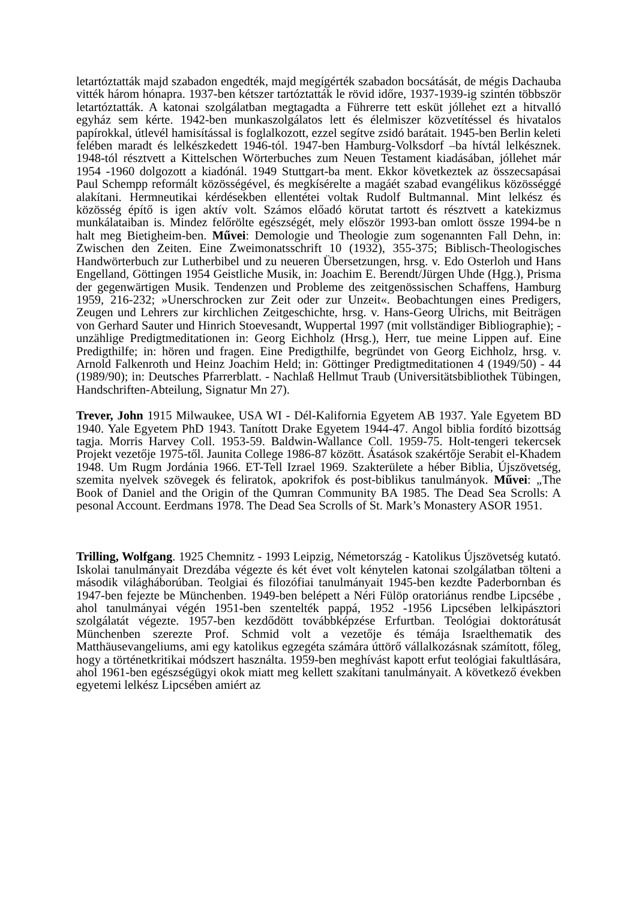letartóztatták majd szabadon engedték, majd megígérték szabadon bocsátását, de mégis Dachauba vitték három hónapra. 1937-ben kétszer tartóztatták le rövid időre, 1937-1939-ig szintén többször letartóztatták. A katonai szolgálatban megtagadta a Führerre tett esküt jóllehet ezt a hitvalló egyház sem kérte. 1942-ben munkaszolgálatos lett és élelmiszer közvetítéssel és hivatalos papírokkal, útlevél hamisítással is foglalkozott, ezzel segítve zsidó barátait. 1945-ben Berlin keleti felében maradt és lelkészkedett 1946-tól. 1947-ben Hamburg-Volksdorf –ba hívtál lelkésznek. 1948-tól résztvett a Kittelschen Wörterbuches zum Neuen Testament kiadásában, jóllehet már 1954 -1960 dolgozott a kiadónál. 1949 Stuttgart-ba ment. Ekkor következtek az összecsapásai Paul Schempp reformált közösségével, és megkísérelte a magáét szabad evangélikus közösséggé alakítani. Hermneutikai kérdésekben ellentétei voltak Rudolf Bultmannal. Mint lelkész és közösség építő is igen aktív volt. Számos előadó körutat tartott és résztvett a katekizmus munkálataiban is. Mindez felőrölte egészségét, mely először 1993-ban omlott össze 1994-be n halt meg Bietigheim-ben. Művei: Demologie und Theologie zum sogenannten Fall Dehn, in: Zwischen den Zeiten. Eine Zweimonatsschrift 10 (1932), 355-375; Biblisch-Theologisches Handwörterbuch zur Lutherbibel und zu neueren Übersetzungen, hrsg. v. Edo Osterloh und Hans Engelland, Göttingen 1954 Geistliche Musik, in: Joachim E. Berendt/Jürgen Uhde (Hgg.), Prisma der gegenwärtigen Musik. Tendenzen und Probleme des zeitgenössischen Schaffens, Hamburg 1959, 216-232; »Unerschrocken zur Zeit oder zur Unzeit«. Beobachtungen eines Predigers, Zeugen und Lehrers zur kirchlichen Zeitgeschichte, hrsg. v. Hans-Georg Ulrichs, mit Beiträgen von Gerhard Sauter und Hinrich Stoevesandt, Wuppertal 1997 (mit vollständiger Bibliographie); - unzählige Predigtmeditationen in: Georg Eichholz (Hrsg.), Herr, tue meine Lippen auf. Eine Predigthilfe; in: hören und fragen. Eine Predigthilfe, begründet von Georg Eichholz, hrsg. v. Arnold Falkenroth und Heinz Joachim Held; in: Göttinger Predigtmeditationen 4 (1949/50) - 44 (1989/90); in: Deutsches Pfarrerblatt. - Nachlaß Hellmut Traub (Universitätsbibliothek Tübingen, Handschriften-Abteilung, Signatur Mn 27).
Trever, John 1915 Milwaukee, USA WI - Dél-Kalifornia Egyetem AB 1937. Yale Egyetem BD 1940. Yale Egyetem PhD 1943. Tanított Drake Egyetem 1944-47. Angol biblia fordító bizottság tagja. Morris Harvey Coll. 1953-59. Baldwin-Wallance Coll. 1959-75. Holt-tengeri tekercsek Projekt vezetője 1975-től. Jaunita College 1986-87 között. Ásatások szakértője Serabit el-Khadem 1948. Um Rugm Jordánia 1966. ET-Tell Izrael 1969. Szakterülete a héber Biblia, Újszövetség, szemita nyelvek szövegek és feliratok, apokrifok és post-biblikus tanulmányok. Művei: „The Book of Daniel and the Origin of the Qumran Community BA 1985. The Dead Sea Scrolls: A pesonal Account. Eerdmans 1978. The Dead Sea Scrolls of St. Mark’s Monastery ASOR 1951.
Trilling, Wolfgang. 1925 Chemnitz - 1993 Leipzig, Németország - Katolikus Újszövetség kutató. Iskolai tanulmányait Drezdába végezte és két évet volt kénytelen katonai szolgálatban tölteni a második világháborúban. Teolgiai és filozófiai tanulmányait 1945-ben kezdte Paderbornban és 1947-ben fejezte be Münchenben. 1949-ben belépett a Néri Fülöp oratoriánus rendbe Lipcsébe , ahol tanulmányai végén 1951-ben szentelték pappá, 1952 -1956 Lipcsében lelkipásztori szolgálatát végezte. 1957-ben kezdődött továbbképzése Erfurtban. Teológiai doktorátusát Münchenben szerezte Prof. Schmid volt a vezetője és témája Israelthematik des Matthäusevangeliums, ami egy katolikus egzegéta számára úttörő vállalkozásnak számított, főleg, hogy a történetkritikai módszert használta. 1959-ben meghívást kapott erfut teológiai fakultlására, ahol 1961-ben egészségügyi okok miatt meg kellett szakítani tanulmányait. A következő években egyetemi lelkész Lipcsében amiért az